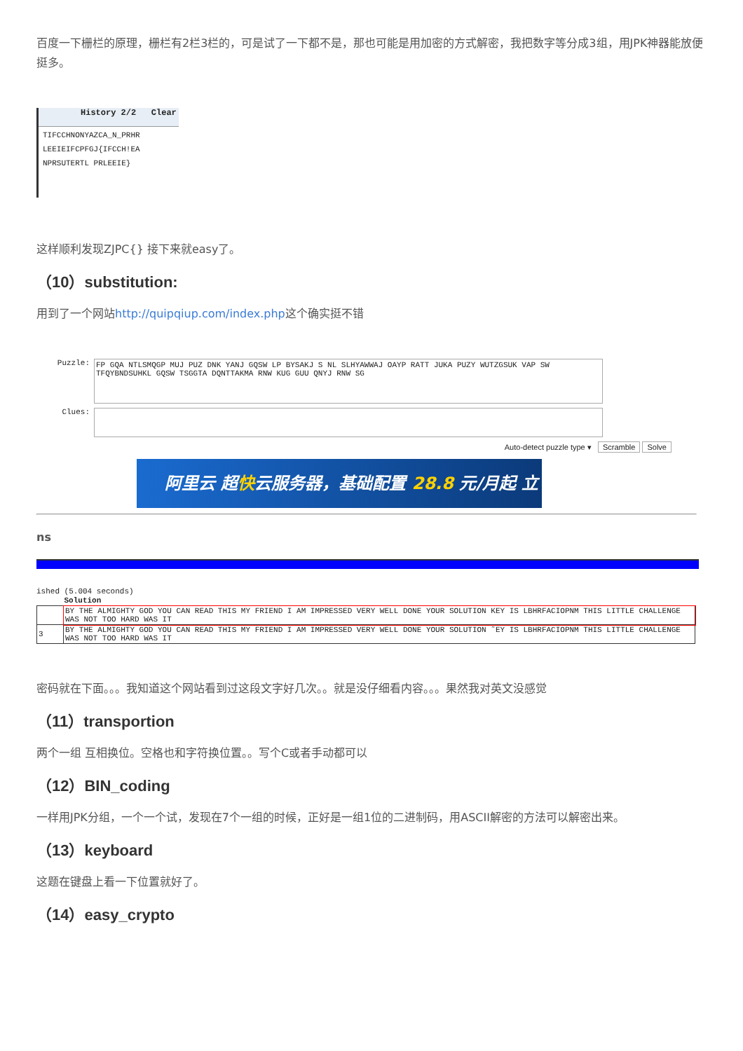百度一下栅栏的原理，栅栏有2栏3栏的，可是试了一下都不是，那也可能是用加密的方式解密，我把数字等分成3组，用JPK神器能放便挺多。
History 2/2 Clear
TIFCCHNONYAZCA_N_PRHR
LEEIEIFCPFGJ{IFCCH!EA
NPRSUTERTL PRLEEIE}
这样顺利发现ZJPC{} 接下来就easy了。
（10）substitution:
用到了一个网站http://quipqiup.com/index.php这个确实挺不错
Puzzle:
FP GQA NTLSMQGP MUJ PUZ DNK YANJ GQSW LP BYSAKJ S NL SLHYAWWAJ OAYP RATT JUKA PUZY WUTZGSUK VAP SW TFQYBNDSUHKL GQSW TSGGTA DQNTTAKMA RNW KUG GUU QNYJ RNW SG
Clues:
Auto-detect puzzle type ▾ Scramble Solve
阿里云 超快云服务器，基础配置 28.8 元/月起 立刻抢购
ns
ished (5.004 seconds)
| | Solution |
| --- | --- |
| | BY THE ALMIGHTY GOD YOU CAN READ THIS MY FRIEND I AM IMPRESSED VERY WELL DONE YOUR SOLUTION KEY IS LBHRFACIOPNM THIS LITTLE CHALLENGE WAS NOT TOO HARD WAS IT |
| 3 | BY THE ALMIGHTY GOD YOU CAN READ THIS MY FRIEND I AM IMPRESSED VERY WELL DONE YOUR SOLUTION ˜EY IS LBHRFACIOPNM THIS LITTLE CHALLENGE WAS NOT TOO HARD WAS IT |
密码就在下面。。。我知道这个网站看到过这段文字好几次。。就是没仔细看内容。。。果然我对英文没感觉
（11）transportion
两个一组 互相换位。空格也和字符换位置。。写个C或者手动都可以
（12）BIN_coding
一样用JPK分组，一个一个试，发现在7个一组的时候，正好是一组1位的二进制码，用ASCII解密的方法可以解密出来。
（13）keyboard
这题在键盘上看一下位置就好了。
（14）easy_crypto